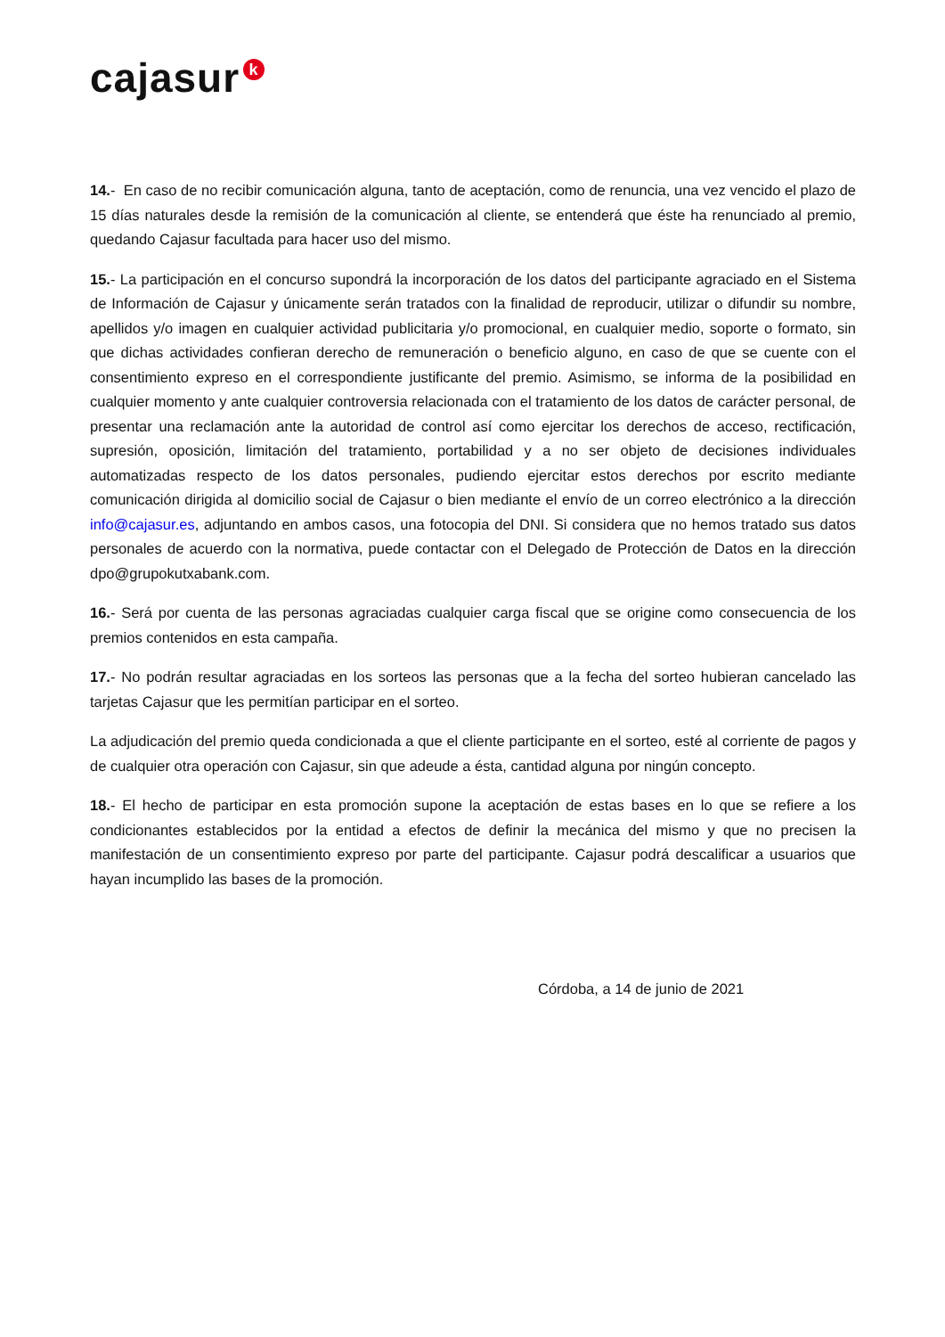cajasur k
14.- En caso de no recibir comunicación alguna, tanto de aceptación, como de renuncia, una vez vencido el plazo de 15 días naturales desde la remisión de la comunicación al cliente, se entenderá que éste ha renunciado al premio, quedando Cajasur facultada para hacer uso del mismo.
15.- La participación en el concurso supondrá la incorporación de los datos del participante agraciado en el Sistema de Información de Cajasur y únicamente serán tratados con la finalidad de reproducir, utilizar o difundir su nombre, apellidos y/o imagen en cualquier actividad publicitaria y/o promocional, en cualquier medio, soporte o formato, sin que dichas actividades confieran derecho de remuneración o beneficio alguno, en caso de que se cuente con el consentimiento expreso en el correspondiente justificante del premio. Asimismo, se informa de la posibilidad en cualquier momento y ante cualquier controversia relacionada con el tratamiento de los datos de carácter personal, de presentar una reclamación ante la autoridad de control así como ejercitar los derechos de acceso, rectificación, supresión, oposición, limitación del tratamiento, portabilidad y a no ser objeto de decisiones individuales automatizadas respecto de los datos personales, pudiendo ejercitar estos derechos por escrito mediante comunicación dirigida al domicilio social de Cajasur o bien mediante el envío de un correo electrónico a la dirección info@cajasur.es, adjuntando en ambos casos, una fotocopia del DNI. Si considera que no hemos tratado sus datos personales de acuerdo con la normativa, puede contactar con el Delegado de Protección de Datos en la dirección dpo@grupokutxabank.com.
16.- Será por cuenta de las personas agraciadas cualquier carga fiscal que se origine como consecuencia de los premios contenidos en esta campaña.
17.- No podrán resultar agraciadas en los sorteos las personas que a la fecha del sorteo hubieran cancelado las tarjetas Cajasur que les permitían participar en el sorteo.
La adjudicación del premio queda condicionada a que el cliente participante en el sorteo, esté al corriente de pagos y de cualquier otra operación con Cajasur, sin que adeude a ésta, cantidad alguna por ningún concepto.
18.- El hecho de participar en esta promoción supone la aceptación de estas bases en lo que se refiere a los condicionantes establecidos por la entidad a efectos de definir la mecánica del mismo y que no precisen la manifestación de un consentimiento expreso por parte del participante. Cajasur podrá descalificar a usuarios que hayan incumplido las bases de la promoción.
Córdoba, a 14 de junio de 2021